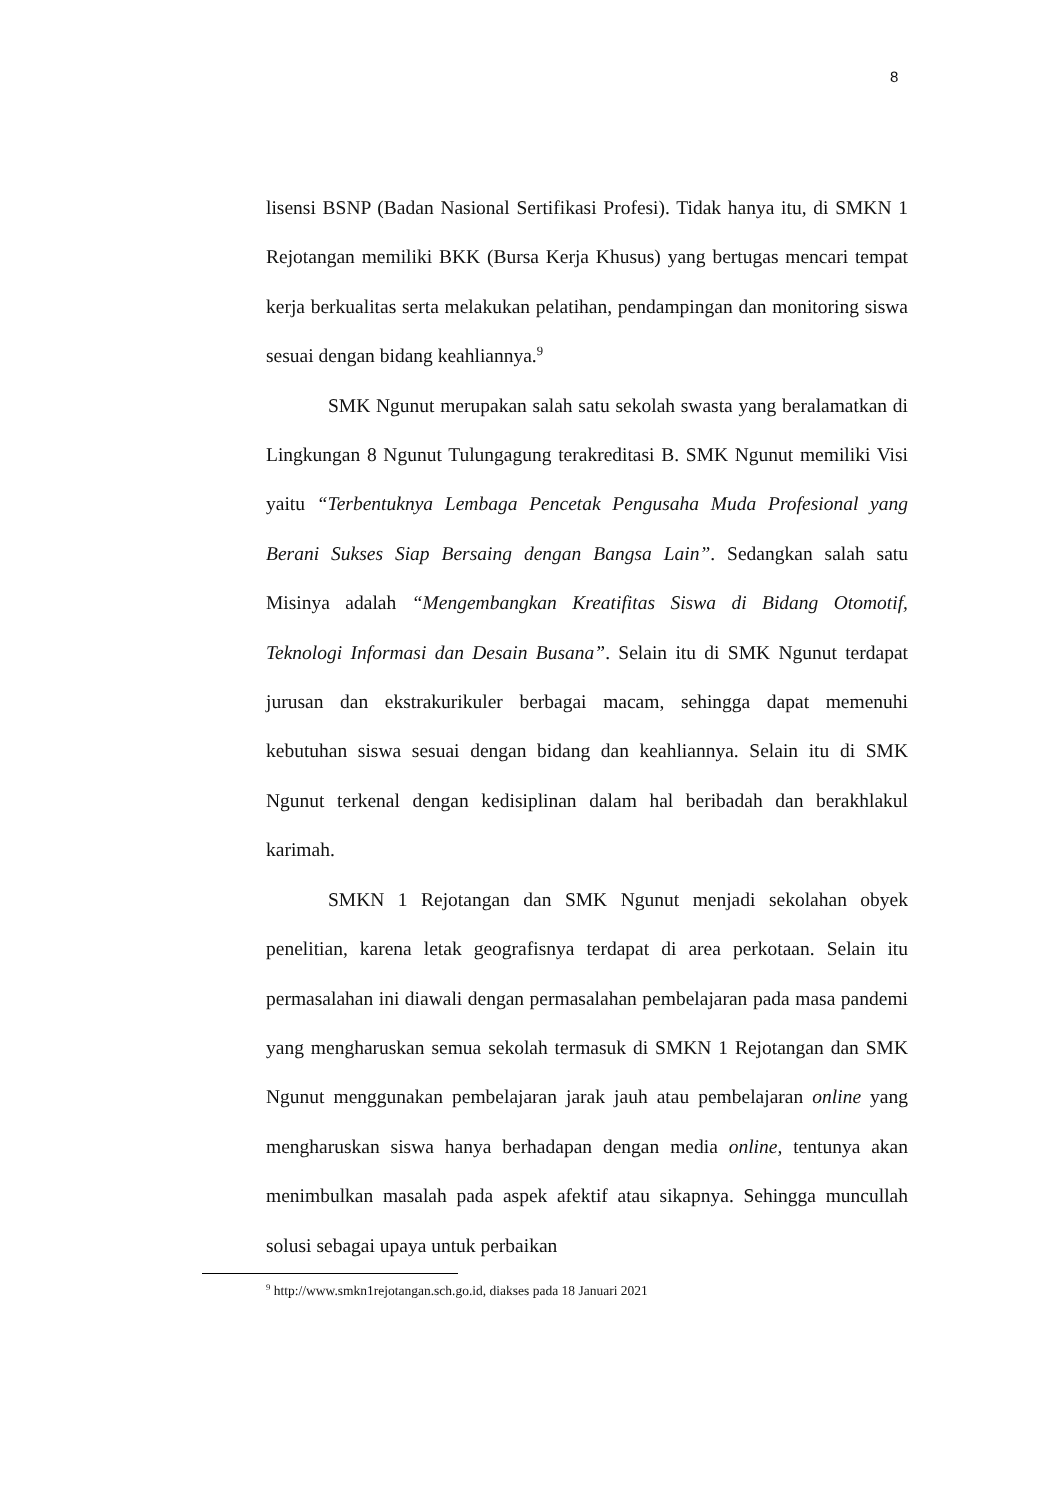8
lisensi BSNP (Badan Nasional Sertifikasi Profesi). Tidak hanya itu, di SMKN 1 Rejotangan memiliki BKK (Bursa Kerja Khusus) yang bertugas mencari tempat kerja berkualitas serta melakukan pelatihan, pendampingan dan monitoring siswa sesuai dengan bidang keahliannya.<sup>9</sup>
SMK Ngunut merupakan salah satu sekolah swasta yang beralamatkan di Lingkungan 8 Ngunut Tulungagung terakreditasi B. SMK Ngunut memiliki Visi yaitu “Terbentuknya Lembaga Pencetak Pengusaha Muda Profesional yang Berani Sukses Siap Bersaing dengan Bangsa Lain”. Sedangkan salah satu Misinya adalah “Mengembangkan Kreatifitas Siswa di Bidang Otomotif, Teknologi Informasi dan Desain Busana”. Selain itu di SMK Ngunut terdapat jurusan dan ekstrakurikuler berbagai macam, sehingga dapat memenuhi kebutuhan siswa sesuai dengan bidang dan keahliannya. Selain itu di SMK Ngunut terkenal dengan kedisiplinan dalam hal beribadah dan berakhlakul karimah.
SMKN 1 Rejotangan dan SMK Ngunut menjadi sekolahan obyek penelitian, karena letak geografisnya terdapat di area perkotaan. Selain itu permasalahan ini diawali dengan permasalahan pembelajaran pada masa pandemi yang mengharuskan semua sekolah termasuk di SMKN 1 Rejotangan dan SMK Ngunut menggunakan pembelajaran jarak jauh atau pembelajaran online yang mengharuskan siswa hanya berhadapan dengan media online, tentunya akan menimbulkan masalah pada aspek afektif atau sikapnya. Sehingga muncullah solusi sebagai upaya untuk perbaikan
<sup>9</sup> http://www.smkn1rejotangan.sch.go.id, diakses pada 18 Januari 2021